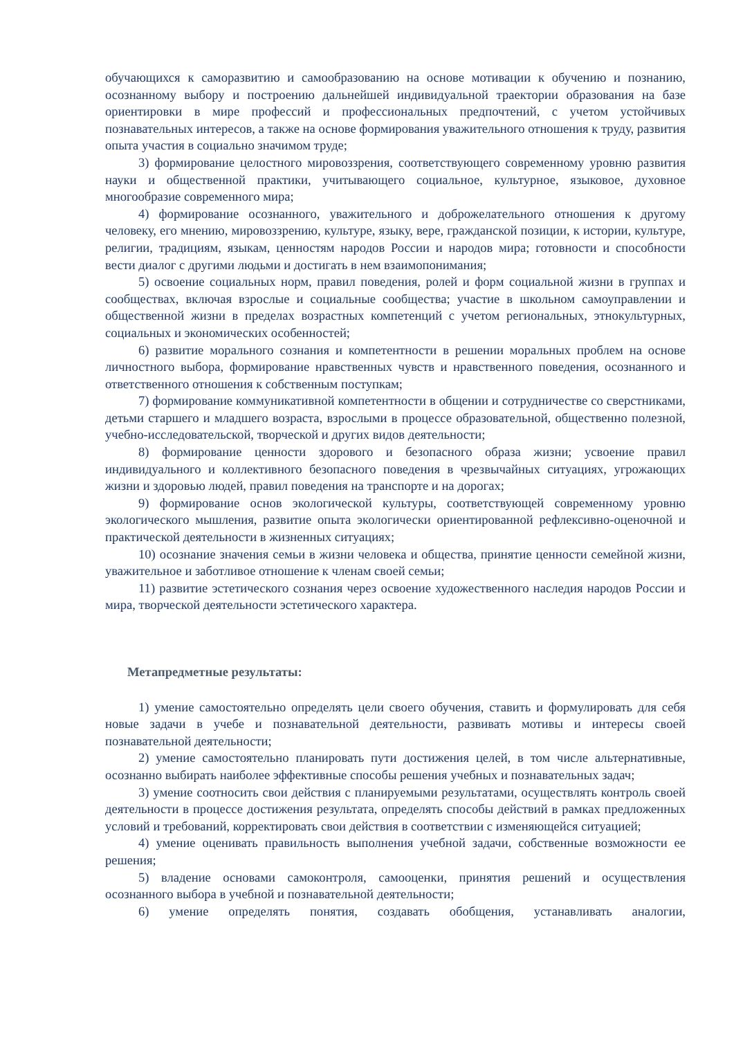обучающихся к саморазвитию и самообразованию на основе мотивации к обучению и познанию, осознанному выбору и построению дальнейшей индивидуальной траектории образования на базе ориентировки в мире профессий и профессиональных предпочтений, с учетом устойчивых познавательных интересов, а также на основе формирования уважительного отношения к труду, развития опыта участия в социально значимом труде;
3) формирование целостного мировоззрения, соответствующего современному уровню развития науки и общественной практики, учитывающего социальное, культурное, языковое, духовное многообразие современного мира;
4) формирование осознанного, уважительного и доброжелательного отношения к другому человеку, его мнению, мировоззрению, культуре, языку, вере, гражданской позиции, к истории, культуре, религии, традициям, языкам, ценностям народов России и народов мира; готовности и способности вести диалог с другими людьми и достигать в нем взаимопонимания;
5) освоение социальных норм, правил поведения, ролей и форм социальной жизни в группах и сообществах, включая взрослые и социальные сообщества; участие в школьном самоуправлении и общественной жизни в пределах возрастных компетенций с учетом региональных, этнокультурных, социальных и экономических особенностей;
6) развитие морального сознания и компетентности в решении моральных проблем на основе личностного выбора, формирование нравственных чувств и нравственного поведения, осознанного и ответственного отношения к собственным поступкам;
7) формирование коммуникативной компетентности в общении и сотрудничестве со сверстниками, детьми старшего и младшего возраста, взрослыми в процессе образовательной, общественно полезной, учебно-исследовательской, творческой и других видов деятельности;
8) формирование ценности здорового и безопасного образа жизни; усвоение правил индивидуального и коллективного безопасного поведения в чрезвычайных ситуациях, угрожающих жизни и здоровью людей, правил поведения на транспорте и на дорогах;
9) формирование основ экологической культуры, соответствующей современному уровню экологического мышления, развитие опыта экологически ориентированной рефлексивно-оценочной и практической деятельности в жизненных ситуациях;
10) осознание значения семьи в жизни человека и общества, принятие ценности семейной жизни, уважительное и заботливое отношение к членам своей семьи;
11) развитие эстетического сознания через освоение художественного наследия народов России и мира, творческой деятельности эстетического характера.
Метапредметные результаты:
1) умение самостоятельно определять цели своего обучения, ставить и формулировать для себя новые задачи в учебе и познавательной деятельности, развивать мотивы и интересы своей познавательной деятельности;
2) умение самостоятельно планировать пути достижения целей, в том числе альтернативные, осознанно выбирать наиболее эффективные способы решения учебных и познавательных задач;
3) умение соотносить свои действия с планируемыми результатами, осуществлять контроль своей деятельности в процессе достижения результата, определять способы действий в рамках предложенных условий и требований, корректировать свои действия в соответствии с изменяющейся ситуацией;
4) умение оценивать правильность выполнения учебной задачи, собственные возможности ее решения;
5) владение основами самоконтроля, самооценки, принятия решений и осуществления осознанного выбора в учебной и познавательной деятельности;
6) умение определять понятия, создавать обобщения, устанавливать аналогии,